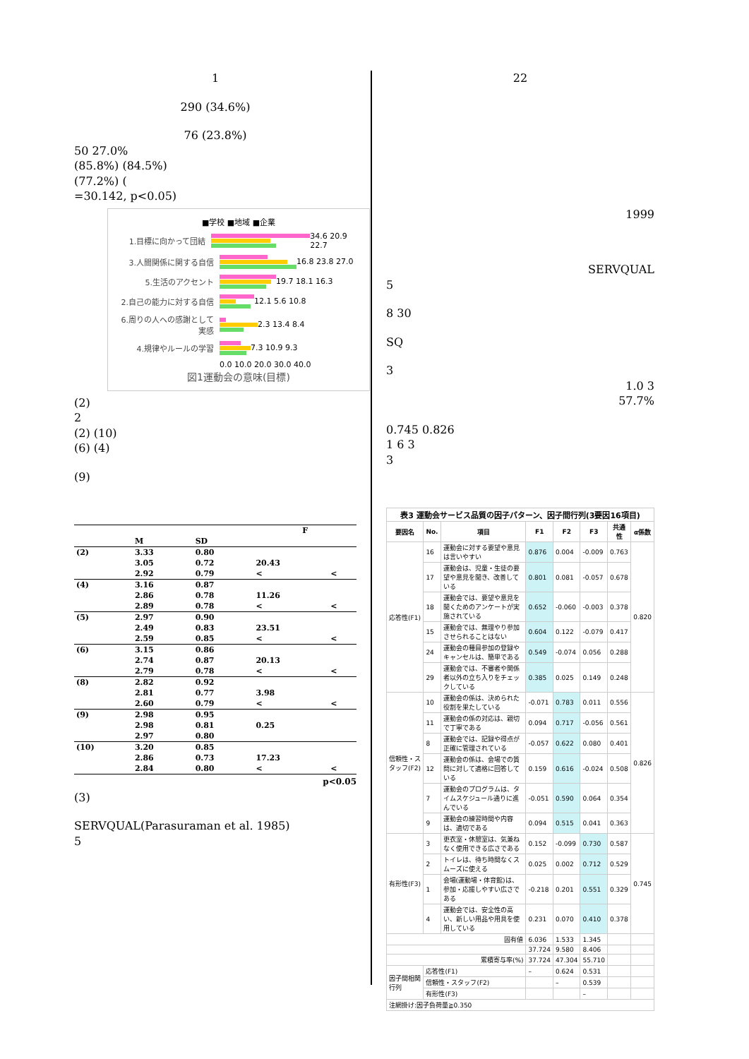1
290 (34.6%)
76 (23.8%)
50 27.0%
(85.8%) (84.5%)
(77.2%) (
=30.142, p<0.05)
■学校 ■地域 ■企業
1.目標に向かって団結
34.6 20.9 22.7
3.人間関係に関する自信
16.8 23.8 27.0
5.生活のアクセント
19.7 18.1 16.3
2.自己の能力に対する自信
12.1 5.6 10.8
6.周りの人への感謝として実感
2.3 13.4 8.4
4.規律やルールの学習
7.3 10.9 9.3
0.0 10.0 20.0 30.0 40.0
図1運動会の意味(目標)
(2)
2
(2) (10)
(6) (4)
(9)
| | | | F | |
| | M | SD | | |
| (2) | 3.33 | 0.80 | | |
| | 3.05 | 0.72 | 20.43 | |
| | 2.92 | 0.79 | < | < |
| (4) | 3.16 | 0.87 | | |
| | 2.86 | 0.78 | 11.26 | |
| | 2.89 | 0.78 | < | < |
| (5) | 2.97 | 0.90 | | |
| | 2.49 | 0.83 | 23.51 | |
| | 2.59 | 0.85 | < | < |
| (6) | 3.15 | 0.86 | | |
| | 2.74 | 0.87 | 20.13 | |
| | 2.79 | 0.78 | < | < |
| (8) | 2.82 | 0.92 | | |
| | 2.81 | 0.77 | 3.98 | |
| | 2.60 | 0.79 | < | < |
| (9) | 2.98 | 0.95 | | |
| | 2.98 | 0.81 | 0.25 | |
| | 2.97 | 0.80 | | |
| (10) | 3.20 | 0.85 | | |
| | 2.86 | 0.73 | 17.23 | |
| | 2.84 | 0.80 | < | < |
p<0.05
(3)
SERVQUAL(Parasuraman et al. 1985)
5
22
1999
SERVQUAL
5
8 30
SQ
3
1.0 3
57.7%
0.745 0.826
1 6 3
3
| 表3 運動会サービス品質の因子パターン、因子間行列(3要因16項目) | | | | | | | |
| --- | --- | --- | --- | --- | --- | --- | --- |
| 要因名 | No. | 項目 | F1 | F2 | F3 | 共通性 | α係数 |
| 応答性(F1) | 16 | 運動会に対する要望や意見は言いやすい | 0.876 | 0.004 | -0.009 | 0.763 | 0.820 |
| | 17 | 運動会は、児童・生徒の要望や意見を聞き、改善している | 0.801 | 0.081 | -0.057 | 0.678 | |
| | 18 | 運動会では、要望や意見を聞くためのアンケートが実施されている | 0.652 | -0.060 | -0.003 | 0.378 | |
| | 15 | 運動会では、無理やり参加させられることはない | 0.604 | 0.122 | -0.079 | 0.417 | |
| | 24 | 運動会の種目参加の登録やキャンセルは、簡単である | 0.549 | -0.074 | 0.056 | 0.288 | |
| | 29 | 運動会では、不審者や関係者以外の立ち入りをチェックしている | 0.385 | 0.025 | 0.149 | 0.248 | |
| 信頼性・スタッフ(F2) | 10 | 運動会の係は、決められた役割を果たしている | -0.071 | 0.783 | 0.011 | 0.556 | 0.826 |
| | 11 | 運動会の係の対応は、親切で丁寧である | 0.094 | 0.717 | -0.056 | 0.561 | |
| | 8 | 運動会では、記録や得点が正確に管理されている | -0.057 | 0.622 | 0.080 | 0.401 | |
| | 12 | 運動会の係は、会場での質問に対して適格に回答している | 0.159 | 0.616 | -0.024 | 0.508 | |
| | 7 | 運動会のプログラムは、タイムスケジュール通りに進んでいる | -0.051 | 0.590 | 0.064 | 0.354 | |
| | 9 | 運動会の練習時間や内容は、適切である | 0.094 | 0.515 | 0.041 | 0.363 | |
| 有形性(F3) | 3 | 更衣室・休憩室は、気兼ねなく使用できる広さである | 0.152 | -0.099 | 0.730 | 0.587 | 0.745 |
| | 2 | トイレは、待ち時間なくスムーズに使える | 0.025 | 0.002 | 0.712 | 0.529 | |
| | 1 | 会場(運動場・体育館)は、参加・応援しやすい広さである | -0.218 | 0.201 | 0.551 | 0.329 | |
| | 4 | 運動会では、安全性の高い、新しい用品や用具を使用している | 0.231 | 0.070 | 0.410 | 0.378 | |
| 固有値 | | | 6.036 | 1.533 | 1.345 | | |
| | | | 37.724 | 9.580 | 8.406 | | |
| 累積寄与率(%) | | | 37.724 | 47.304 | 55.710 | | |
| 因子間相関行列 | 応答性(F1) | | – | 0.624 | 0.531 | | |
| | 信頼性・スタッフ(F2) | | | – | 0.539 | | |
| | 有形性(F3) | | | | – | | |
| 注網掛け:因子負荷量≧0.350 | | | | | | | |